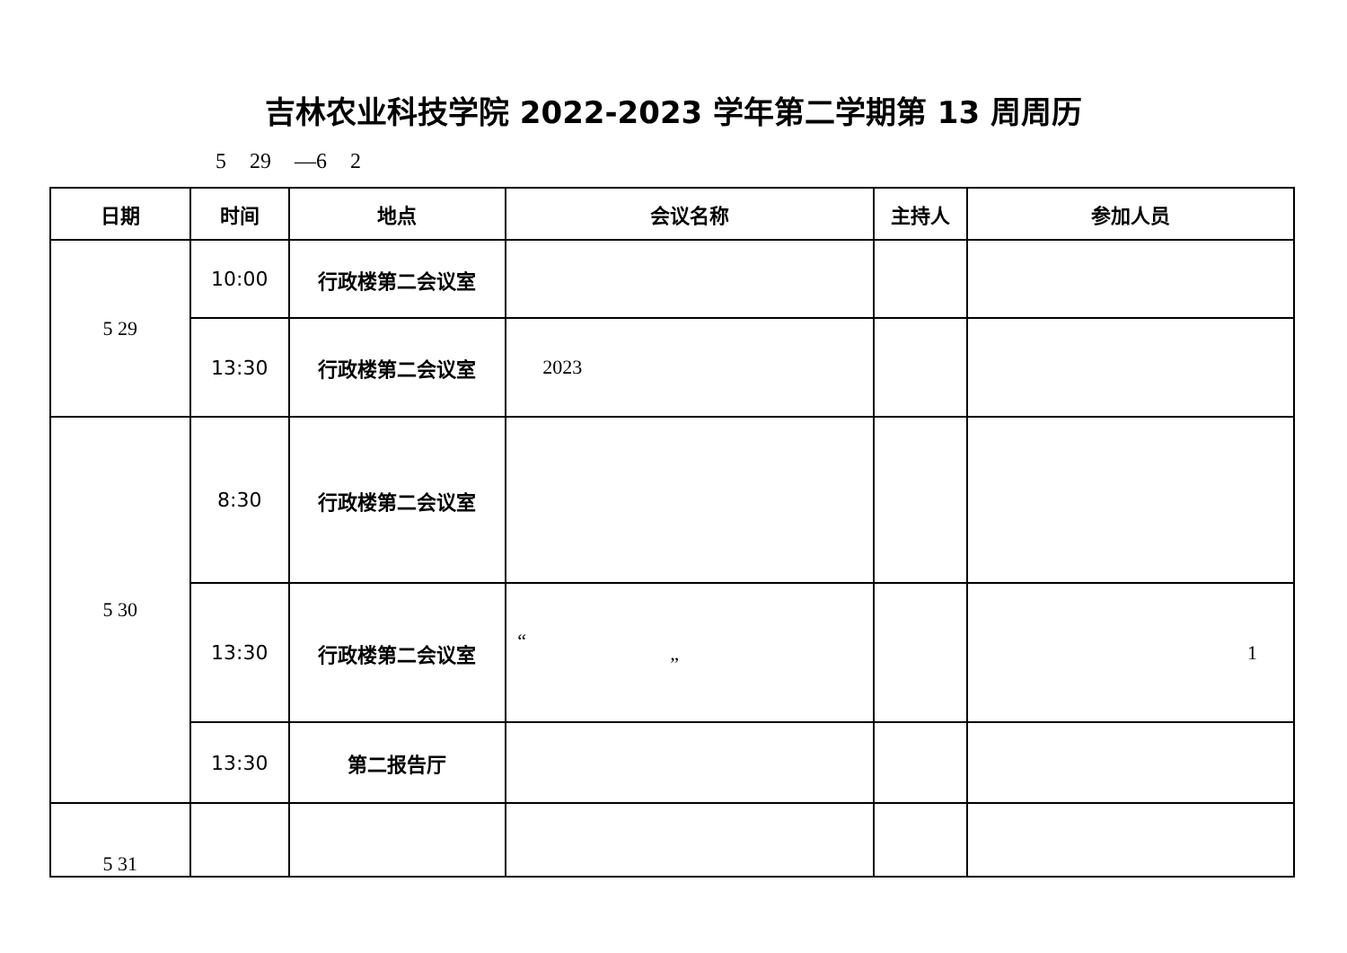吉林农业科技学院 2022-2023 学年第二学期第 13 周周历
5 29 —6 2
| 日期 | 时间 | 地点 | 会议名称 | 主持人 | 参加人员 |
| --- | --- | --- | --- | --- | --- |
| 5 29 | 10:00 | 行政楼第二会议室 | | | |
| | 13:30 | 行政楼第二会议室 | 2023 | | |
| 5 30 | 8:30 | 行政楼第二会议室 | | | |
| | 13:30 | 行政楼第二会议室 | “ ” | | 1 |
| | 13:30 | 第二报告厅 | | | |
| 5 31 | | | | | |